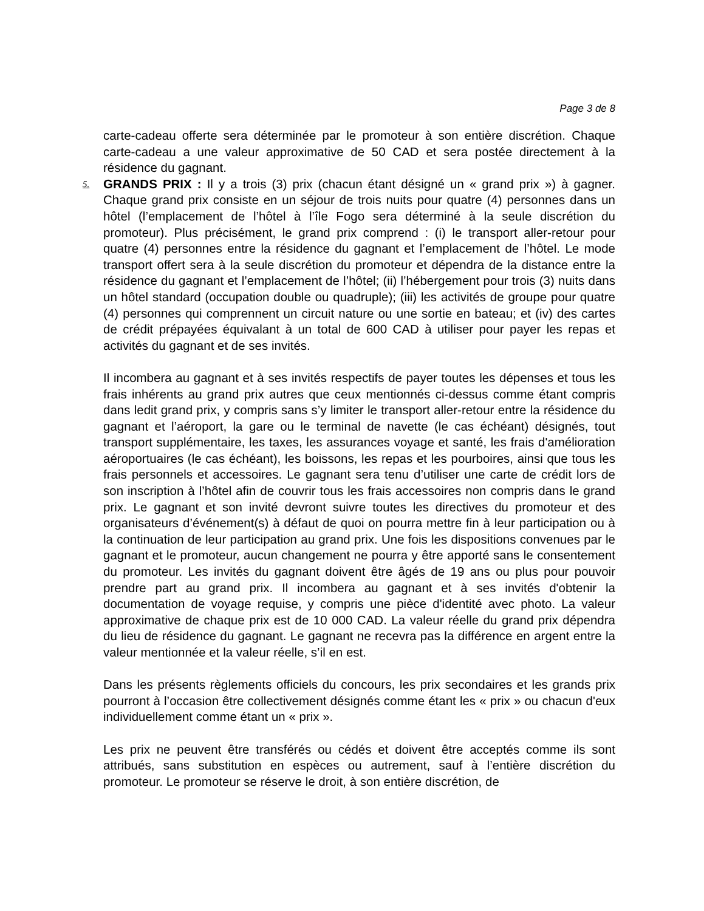Page 3 de 8
carte-cadeau offerte sera déterminée par le promoteur à son entière discrétion. Chaque carte-cadeau a une valeur approximative de 50 CAD et sera postée directement à la résidence du gagnant.
5. GRANDS PRIX : Il y a trois (3) prix (chacun étant désigné un « grand prix ») à gagner. Chaque grand prix consiste en un séjour de trois nuits pour quatre (4) personnes dans un hôtel (l’emplacement de l’hôtel à l’île Fogo sera déterminé à la seule discrétion du promoteur). Plus précisément, le grand prix comprend : (i) le transport aller-retour pour quatre (4) personnes entre la résidence du gagnant et l’emplacement de l’hôtel. Le mode transport offert sera à la seule discrétion du promoteur et dépendra de la distance entre la résidence du gagnant et l’emplacement de l’hôtel; (ii) l’hébergement pour trois (3) nuits dans un hôtel standard (occupation double ou quadruple); (iii) les activités de groupe pour quatre (4) personnes qui comprennent un circuit nature ou une sortie en bateau; et (iv) des cartes de crédit prépayées équivalant à un total de 600 CAD à utiliser pour payer les repas et activités du gagnant et de ses invités.
Il incombera au gagnant et à ses invités respectifs de payer toutes les dépenses et tous les frais inhérents au grand prix autres que ceux mentionnés ci-dessus comme étant compris dans ledit grand prix, y compris sans s’y limiter le transport aller-retour entre la résidence du gagnant et l’aéroport, la gare ou le terminal de navette (le cas échéant) désignés, tout transport supplémentaire, les taxes, les assurances voyage et santé, les frais d'amélioration aéroportuaires (le cas échéant), les boissons, les repas et les pourboires, ainsi que tous les frais personnels et accessoires. Le gagnant sera tenu d’utiliser une carte de crédit lors de son inscription à l’hôtel afin de couvrir tous les frais accessoires non compris dans le grand prix. Le gagnant et son invité devront suivre toutes les directives du promoteur et des organisateurs d’événement(s) à défaut de quoi on pourra mettre fin à leur participation ou à la continuation de leur participation au grand prix. Une fois les dispositions convenues par le gagnant et le promoteur, aucun changement ne pourra y être apporté sans le consentement du promoteur. Les invités du gagnant doivent être âgés de 19 ans ou plus pour pouvoir prendre part au grand prix. Il incombera au gagnant et à ses invités d'obtenir la documentation de voyage requise, y compris une pièce d'identité avec photo. La valeur approximative de chaque prix est de 10 000 CAD. La valeur réelle du grand prix dépendra du lieu de résidence du gagnant. Le gagnant ne recevra pas la différence en argent entre la valeur mentionnée et la valeur réelle, s’il en est.
Dans les présents règlements officiels du concours, les prix secondaires et les grands prix pourront à l’occasion être collectivement désignés comme étant les « prix » ou chacun d'eux individuellement comme étant un « prix ».
Les prix ne peuvent être transférés ou cédés et doivent être acceptés comme ils sont attribués, sans substitution en espèces ou autrement, sauf à l’entière discrétion du promoteur. Le promoteur se réserve le droit, à son entière discrétion, de